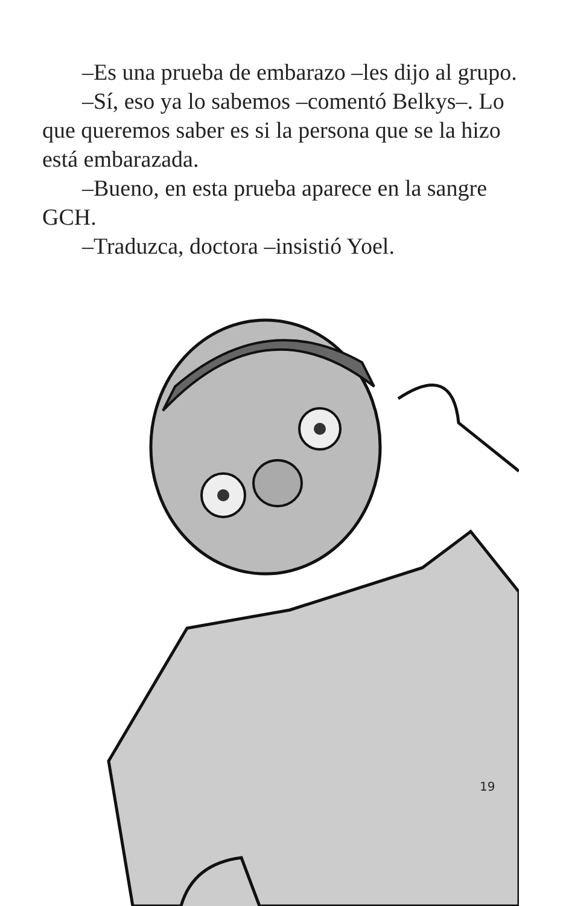–Es una prueba de embarazo –les dijo al grupo.
–Sí, eso ya lo sabemos –comentó Belkys–. Lo que queremos saber es si la persona que se la hizo está embarazada.
–Bueno, en esta prueba aparece en la sangre GCH.
–Traduzca, doctora –insistió Yoel.
19